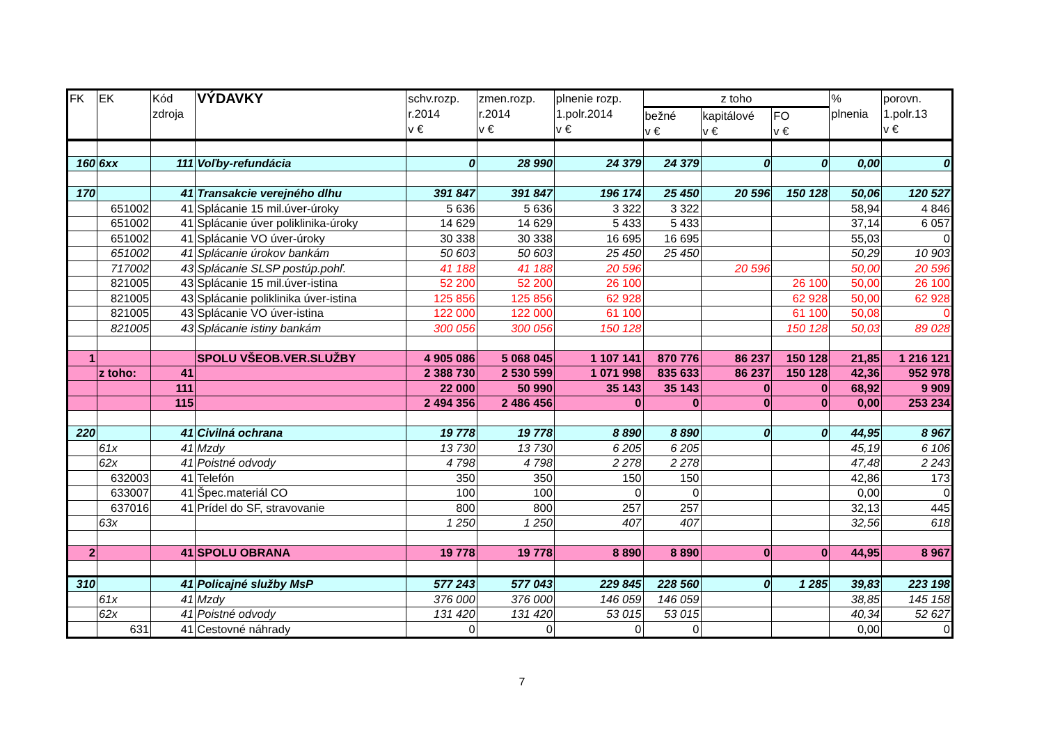| FK | EK | Kód zdroja | VÝDAVKY | schv.rozp. r.2014 v € | zmen.rozp. r.2014 v € | plnenie rozp. 1.polr.2014 v € | z toho | | | % plnenia | porovn. 1.polr.13 v € |
| --- | --- | --- | --- | --- | --- | --- | --- | --- | --- | --- | --- |
| | | | | | | | bežné v € | kapitálové v € | FO v € | | |
| 160 | 6xx | 111 | Voľby-refundácia | 0 | 28 990 | 24 379 | 24 379 | 0 | 0 | 0,00 | 0 |
| 170 | | 41 | Transakcie verejného dlhu | 391 847 | 391 847 | 196 174 | 25 450 | 20 596 | 150 128 | 50,06 | 120 527 |
| | 651002 | 41 | Splácanie 15 mil.úver-úroky | 5 636 | 5 636 | 3 322 | 3 322 | | | 58,94 | 4 846 |
| | 651002 | 41 | Splácanie úver poliklinika-úroky | 14 629 | 14 629 | 5 433 | 5 433 | | | 37,14 | 6 057 |
| | 651002 | 41 | Splácanie VO úver-úroky | 30 338 | 30 338 | 16 695 | 16 695 | | | 55,03 | 0 |
| | 651002 | 41 | Splácanie úrokov bankám | 50 603 | 50 603 | 25 450 | 25 450 | | | 50,29 | 10 903 |
| | 717002 | 43 | Splácanie SLSP postúp.pohľ. | 41 188 | 41 188 | 20 596 | | 20 596 | | 50,00 | 20 596 |
| | 821005 | 43 | Splácanie 15 mil.úver-istina | 52 200 | 52 200 | 26 100 | | | 26 100 | 50,00 | 26 100 |
| | 821005 | 43 | Splácanie poliklinika úver-istina | 125 856 | 125 856 | 62 928 | | | 62 928 | 50,00 | 62 928 |
| | 821005 | 43 | Splácanie VO úver-istina | 122 000 | 122 000 | 61 100 | | | 61 100 | 50,08 | 0 |
| | 821005 | 43 | Splácanie istiny bankám | 300 056 | 300 056 | 150 128 | | | 150 128 | 50,03 | 89 028 |
| 1 | | | SPOLU VŠEOB.VER.SLUŽBY | 4 905 086 | 5 068 045 | 1 107 141 | 870 776 | 86 237 | 150 128 | 21,85 | 1 216 121 |
| | z toho: | 41 | | 2 388 730 | 2 530 599 | 1 071 998 | 835 633 | 86 237 | 150 128 | 42,36 | 952 978 |
| | | 111 | | 22 000 | 50 990 | 35 143 | 35 143 | 0 | 0 | 68,92 | 9 909 |
| | | 115 | | 2 494 356 | 2 486 456 | 0 | 0 | 0 | 0 | 0,00 | 253 234 |
| 220 | | 41 | Civilná ochrana | 19 778 | 19 778 | 8 890 | 8 890 | 0 | 0 | 44,95 | 8 967 |
| | 61x | 41 | Mzdy | 13 730 | 13 730 | 6 205 | 6 205 | | | 45,19 | 6 106 |
| | 62x | 41 | Poistné odvody | 4 798 | 4 798 | 2 278 | 2 278 | | | 47,48 | 2 243 |
| | 632003 | 41 | Telefón | 350 | 350 | 150 | 150 | | | 42,86 | 173 |
| | 633007 | 41 | Špec.materiál CO | 100 | 100 | 0 | 0 | | | 0,00 | 0 |
| | 637016 | 41 | Prídel do SF, stravovanie | 800 | 800 | 257 | 257 | | | 32,13 | 445 |
| | 63x | | | 1 250 | 1 250 | 407 | 407 | | | 32,56 | 618 |
| 2 | | 41 | SPOLU OBRANA | 19 778 | 19 778 | 8 890 | 8 890 | 0 | 0 | 44,95 | 8 967 |
| 310 | | 41 | Policajné služby MsP | 577 243 | 577 043 | 229 845 | 228 560 | 0 | 1 285 | 39,83 | 223 198 |
| | 61x | 41 | Mzdy | 376 000 | 376 000 | 146 059 | 146 059 | | | 38,85 | 145 158 |
| | 62x | 41 | Poistné odvody | 131 420 | 131 420 | 53 015 | 53 015 | | | 40,34 | 52 627 |
| | 631 | 41 | Cestovné náhrady | 0 | 0 | 0 | 0 | | | 0,00 | 0 |
7